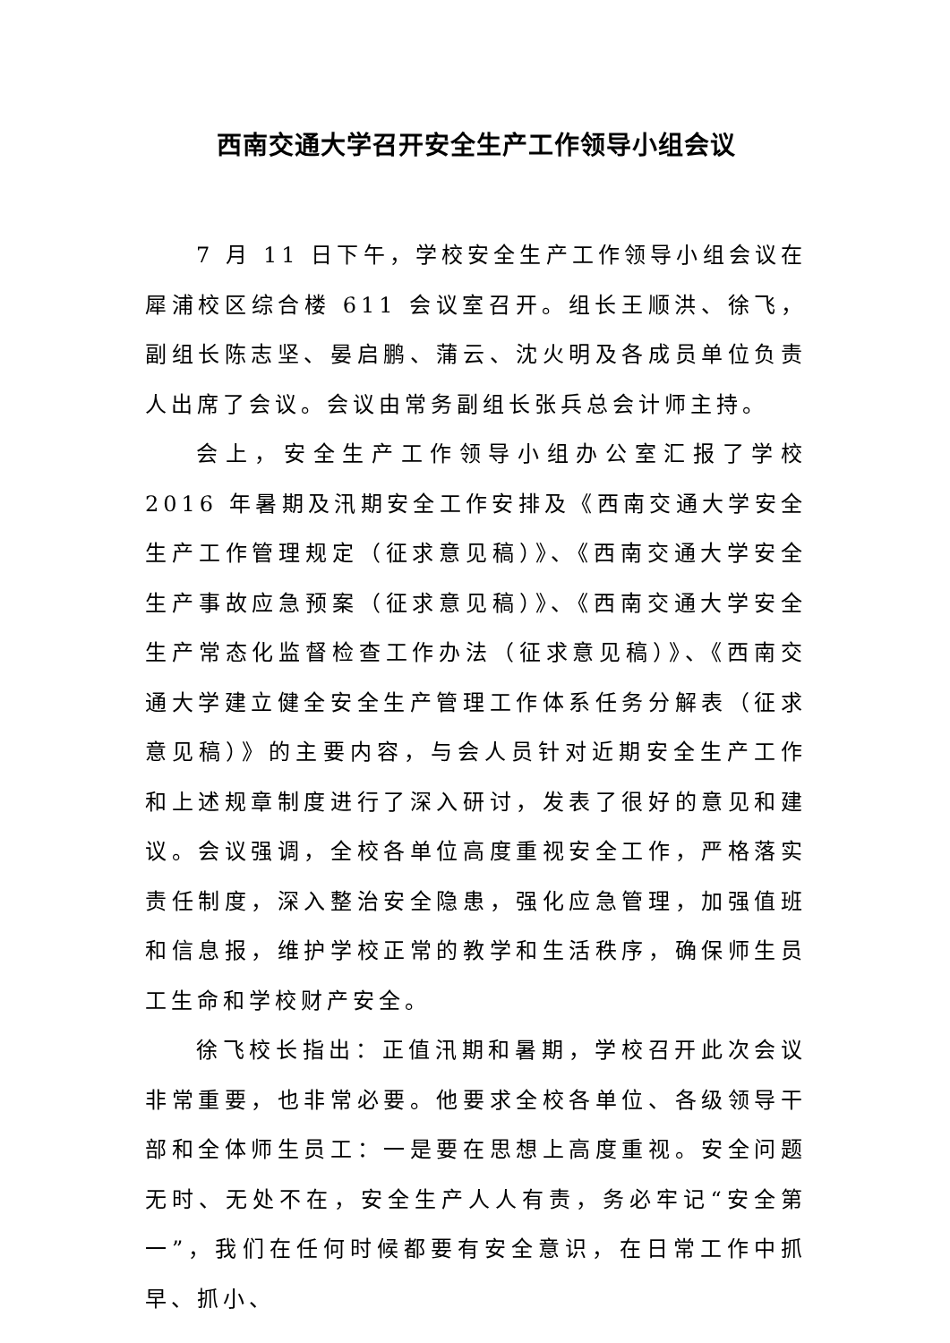西南交通大学召开安全生产工作领导小组会议
7 月 11 日下午，学校安全生产工作领导小组会议在犀浦校区综合楼 611 会议室召开。组长王顺洪、徐飞，副组长陈志坚、晏启鹏、蒲云、沈火明及各成员单位负责人出席了会议。会议由常务副组长张兵总会计师主持。
会上，安全生产工作领导小组办公室汇报了学校 2016 年暑期及汛期安全工作安排及《西南交通大学安全生产工作管理规定（征求意见稿）》、《西南交通大学安全生产事故应急预案（征求意见稿）》、《西南交通大学安全生产常态化监督检查工作办法（征求意见稿）》、《西南交通大学建立健全安全生产管理工作体系任务分解表（征求意见稿）》的主要内容，与会人员针对近期安全生产工作和上述规章制度进行了深入研讨，发表了很好的意见和建议。会议强调，全校各单位高度重视安全工作，严格落实责任制度，深入整治安全隐患，强化应急管理，加强值班和信息报，维护学校正常的教学和生活秩序，确保师生员工生命和学校财产安全。
徐飞校长指出：正值汛期和暑期，学校召开此次会议非常重要，也非常必要。他要求全校各单位、各级领导干部和全体师生员工：一是要在思想上高度重视。安全问题无时、无处不在，安全生产人人有责，务必牢记“安全第一”，我们在任何时候都要有安全意识，在日常工作中抓早、抓小、